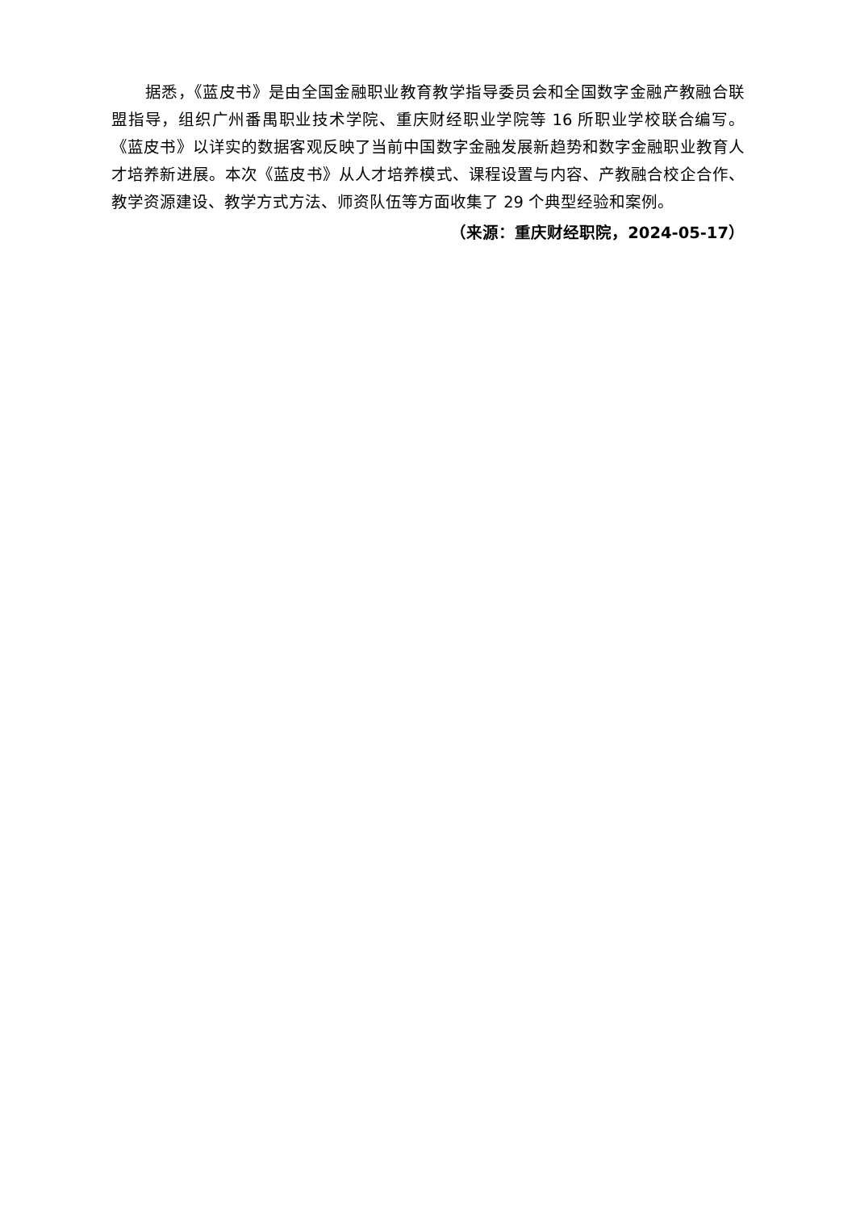据悉，《蓝皮书》是由全国金融职业教育教学指导委员会和全国数字金融产教融合联盟指导，组织广州番禺职业技术学院、重庆财经职业学院等 16 所职业学校联合编写。《蓝皮书》以详实的数据客观反映了当前中国数字金融发展新趋势和数字金融职业教育人才培养新进展。本次《蓝皮书》从人才培养模式、课程设置与内容、产教融合校企合作、教学资源建设、教学方式方法、师资队伍等方面收集了 29 个典型经验和案例。
（来源：重庆财经职院，2024-05-17）